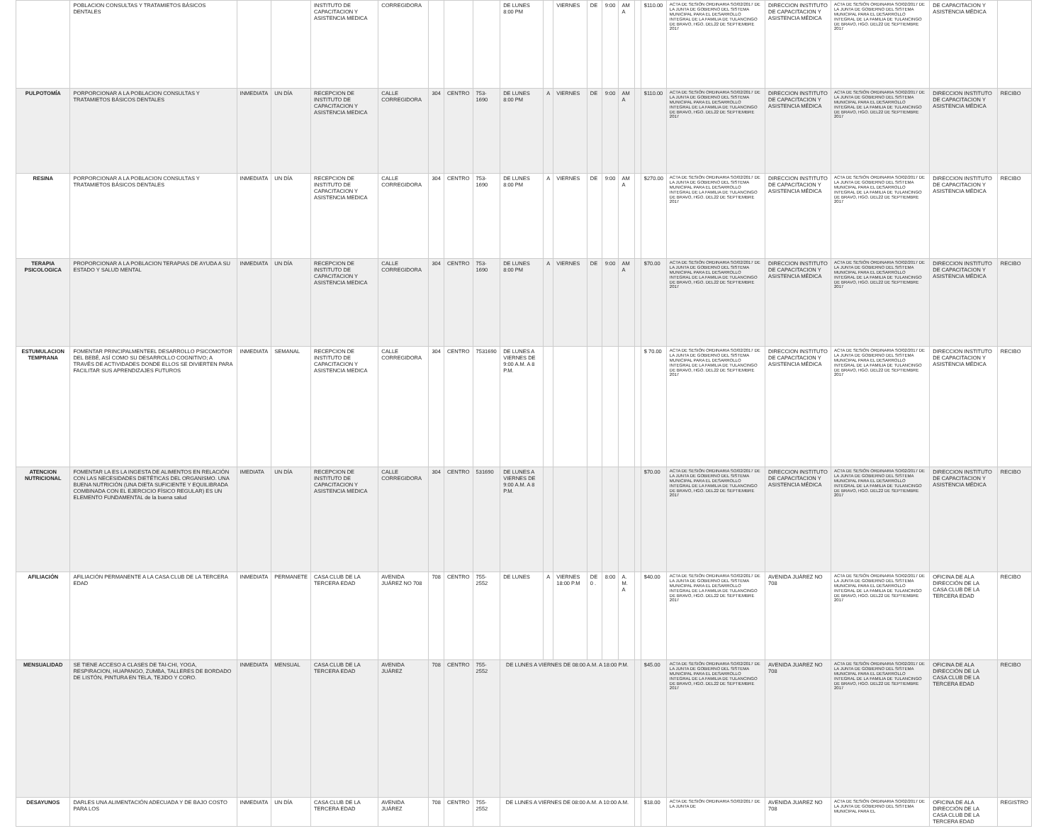| | POBLACION CONSULTAS Y TRATAMIETOS BÁSICOS DENTALES | | | INSTITUTO DE CAPACITACION Y ASISTENCIA MEDICA | CORREGIDORA | | | | DE LUNES 8:00 PM | | VIERNES | DE | 9:00 | AM A | | $110.00 | ACTA DE SESIÓN ORDINARIA SO/02/2017 DE LA JUNTA DE GOBIERNO DEL SISTEMA MUNICIPAL PARA EL DESARROLLO INTEGRAL DE LA FAMILIA DE TULANCINGO DE BRAVO, HGO. DEL22 DE SEPTIEMBRE 2017 | DIRECCION INSTITUTO DE CAPACITACION Y ASISTENCIA MÉDICA | ACTA DE SESIÓN ORDINARIA SO/02/2017 DE LA JUNTA DE GOBIERNO DEL SISTEMA MUNICIPAL PARA EL DESARROLLO INTEGRAL DE LA FAMILIA DE TULANCINGO DE BRAVO, HGO. DEL22 DE SEPTIEMBRE 2017 | DE CAPACITACION Y ASISTENCIA MÉDICA | |
| PULPOTOMÍA | PORPORCIONAR A LA POBLACION CONSULTAS Y TRATAMIETOS BÁSICOS DENTALES | INMEDIATA | UN DÍA | RECEPCION DE INSTITUTO DE CAPACITACION Y ASISTENCIA MEDICA | CALLE CORREGIDORA | 304 | CENTRO | 753-1690 | DE LUNES 8:00 PM | A | VIERNES | DE | 9:00 | AM A | | $110.00 | ACTA DE SESIÓN ORDINARIA SO/02/2017 DE LA JUNTA DE GOBIERNO DEL SISTEMA MUNICIPAL PARA EL DESARROLLO INTEGRAL DE LA FAMILIA DE TULANCINGO DE BRAVO, HGO. DEL22 DE SEPTIEMBRE 2017 | DIRECCION INSTITUTO DE CAPACITACION Y ASISTENCIA MÉDICA | ACTA DE SESIÓN ORDINARIA SO/02/2017 DE LA JUNTA DE GOBIERNO DEL SISTEMA MUNICIPAL PARA EL DESARROLLO INTEGRAL DE LA FAMILIA DE TULANCINGO DE BRAVO, HGO. DEL22 DE SEPTIEMBRE 2017 | DIRECCION INSTITUTO DE CAPACITACION Y ASISTENCIA MÉDICA | RECIBO |
| RESINA | PORPORCIONAR A LA POBLACION CONSULTAS Y TRATAMIETOS BÁSICOS DENTALES | INMEDIATA | UN DÍA | RECEPCION DE INSTITUTO DE CAPACITACION Y ASISTENCIA MEDICA | CALLE CORREGIDORA | 304 | CENTRO | 753-1690 | DE LUNES 8:00 PM | A | VIERNES | DE | 9:00 | AM A | | $270.00 | ACTA DE SESIÓN ORDINARIA SO/02/2017 DE LA JUNTA DE GOBIERNO DEL SISTEMA MUNICIPAL PARA EL DESARROLLO INTEGRAL DE LA FAMILIA DE TULANCINGO DE BRAVO, HGO. DEL22 DE SEPTIEMBRE 2017 | DIRECCION INSTITUTO DE CAPACITACION Y ASISTENCIA MÉDICA | ACTA DE SESIÓN ORDINARIA SO/02/2017 DE LA JUNTA DE GOBIERNO DEL SISTEMA MUNICIPAL PARA EL DESARROLLO INTEGRAL DE LA FAMILIA DE TULANCINGO DE BRAVO, HGO. DEL22 DE SEPTIEMBRE 2017 | DIRECCION INSTITUTO DE CAPACITACION Y ASISTENCIA MÉDICA | RECIBO |
| TERAPIA PSICOLOGICA | PROPORCIONAR A LA POBLACION TERAPIAS DE AYUDA A SU ESTADO Y SALUD MENTAL | INMEDIATA | UN DÍA | RECEPCION DE INSTITUTO DE CAPACITACION Y ASISTENCIA MEDICA | CALLE CORREGIDORA | 304 | CENTRO | 753-1690 | DE LUNES 8:00 PM | A | VIERNES | DE | 9:00 | AM A | | $70.00 | ACTA DE SESIÓN ORDINARIA SO/02/2017 DE LA JUNTA DE GOBIERNO DEL SISTEMA MUNICIPAL PARA EL DESARROLLO INTEGRAL DE LA FAMILIA DE TULANCINGO DE BRAVO, HGO. DEL22 DE SEPTIEMBRE 2017 | DIRECCION INSTITUTO DE CAPACITACION Y ASISTENCIA MÉDICA | ACTA DE SESIÓN ORDINARIA SO/02/2017 DE LA JUNTA DE GOBIERNO DEL SISTEMA MUNICIPAL PARA EL DESARROLLO INTEGRAL DE LA FAMILIA DE TULANCINGO DE BRAVO, HGO. DEL22 DE SEPTIEMBRE 2017 | DIRECCION INSTITUTO DE CAPACITACION Y ASISTENCIA MÉDICA | RECIBO |
| ESTUMULACION TEMPRANA | FOMENTAR PRINCIPALMENTEEL DESARROLLO PSICOMOTOR DEL BEBÉ, ASÍ COMO SU DESARROLLO COGNITIVO; A TRAVÉS DE ACTIVIDADES DONDE ELLOS SE DIVIERTEN PARA FACILITAR SUS APRENDIZAJES FUTUROS | INMEDIATA | SEMANAL | RECEPCION DE INSTITUTO DE CAPACITACION Y ASISTENCIA MEDICA | CALLE CORREGIDORA | 304 | CENTRO | 7531690 | DE LUNES A VIERNES DE 9:00 A.M. A 8 P.M. | | | | | | | $ 70.00 | ACTA DE SESIÓN ORDINARIA SO/02/2017 DE LA JUNTA DE GOBIERNO DEL SISTEMA MUNICIPAL PARA EL DESARROLLO INTEGRAL DE LA FAMILIA DE TULANCINGO DE BRAVO, HGO. DEL22 DE SEPTIEMBRE 2017 | DIRECCION INSTITUTO DE CAPACITACION Y ASISTENCIA MÉDICA | ACTA DE SESIÓN ORDINARIA SO/02/2017 DE LA JUNTA DE GOBIERNO DEL SISTEMA MUNICIPAL PARA EL DESARROLLO INTEGRAL DE LA FAMILIA DE TULANCINGO DE BRAVO, HGO. DEL22 DE SEPTIEMBRE 2017 | DIRECCION INSTITUTO DE CAPACITACION Y ASISTENCIA MÉDICA | RECIBO |
| ATENCION NUTRICIONAL | FOMENTAR LA ES LA INGESTA DE ALIMENTOS EN RELACIÓN CON LAS NECESIDADES DIETÉTICAS DEL ORGANISMO. UNA BUENA NUTRICIÓN (UNA DIETA SUFICIENTE Y EQUILIBRADA COMBINADA CON EL EJERCICIO FÍSICO REGULAR) ES UN ELEMENTO FUNDAMENTAL de la buena salud | IMEDIATA | UN DÍA | RECEPCION DE INSTITUTO DE CAPACITACION Y ASISTENCIA MEDICA | CALLE CORREGIDORA | 304 | CENTRO | 531690 | DE LUNES A VIERNES DE 9:00 A.M. A 8 P.M. | | | | | | | $70.00 | ACTA DE SESIÓN ORDINARIA SO/02/2017 DE LA JUNTA DE GOBIERNO DEL SISTEMA MUNICIPAL PARA EL DESARROLLO INTEGRAL DE LA FAMILIA DE TULANCINGO DE BRAVO, HGO. DEL22 DE SEPTIEMBRE 2017 | DIRECCION INSTITUTO DE CAPACITACION Y ASISTENCIA MÉDICA | ACTA DE SESIÓN ORDINARIA SO/02/2017 DE LA JUNTA DE GOBIERNO DEL SISTEMA MUNICIPAL PARA EL DESARROLLO INTEGRAL DE LA FAMILIA DE TULANCINGO DE BRAVO, HGO. DEL22 DE SEPTIEMBRE 2017 | DIRECCION INSTITUTO DE CAPACITACION Y ASISTENCIA MÉDICA | RECIBO |
| AFILIACIÓN | AFILIACIÓN PERMANENTE A LA CASA CLUB DE LA TERCERA EDAD | INMEDIATA | PERMANETE | CASA CLUB DE LA TERCERA EDAD | AVENIDA JUÁREZ NO 708 | 708 | CENTRO | 755-2552 | DE LUNES | A | VIERNES 18:00 P.M | DE 0 . | 8:00 | A. M. A | | $40.00 | ACTA DE SESIÓN ORDINARIA SO/02/2017 DE LA JUNTA DE GOBIERNO DEL SISTEMA MUNICIPAL PARA EL DESARROLLO INTEGRAL DE LA FAMILIA DE TULANCINGO DE BRAVO, HGO. DEL22 DE SEPTIEMBRE 2017 | AVENIDA JUÁREZ NO 708 | ACTA DE SESIÓN ORDINARIA SO/02/2017 DE LA JUNTA DE GOBIERNO DEL SISTEMA MUNICIPAL PARA EL DESARROLLO INTEGRAL DE LA FAMILIA DE TULANCINGO DE BRAVO, HGO. DEL22 DE SEPTIEMBRE 2017 | OFICINA DE ALA DIRECCIÓN DE LA CASA CLUB DE LA TERCERA EDAD | RECIBO |
| MENSUALIDAD | SE TIENE ACCESO A CLASES DE TAI-CHI, YOGA, RESPIRACION, HUAPANGO, ZUMBA, TALLERES DE BORDADO DE LISTÓN, PINTURA EN TELA, TEJIDO Y CORO. | INMEDIATA | MENSUAL | CASA CLUB DE LA TERCERA EDAD | AVENIDA JUÁREZ | 708 | CENTRO | 755-2552 | DE LUNES A VIERNES DE 08:00 A.M. A 18:00 P.M. | | | | | | | $45.00 | ACTA DE SESIÓN ORDINARIA SO/02/2017 DE LA JUNTA DE GOBIERNO DEL SISTEMA MUNICIPAL PARA EL DESARROLLO INTEGRAL DE LA FAMILIA DE TULANCINGO DE BRAVO, HGO. DEL22 DE SEPTIEMBRE 2017 | AVENIDA JUAREZ NO 708 | ACTA DE SESIÓN ORDINARIA SO/02/2017 DE LA JUNTA DE GOBIERNO DEL SISTEMA MUNICIPAL PARA EL DESARROLLO INTEGRAL DE LA FAMILIA DE TULANCINGO DE BRAVO, HGO. DEL22 DE SEPTIEMBRE 2017 | OFICINA DE ALA DIRECCIÓN DE LA CASA CLUB DE LA TERCERA EDAD | RECIBO |
| DESAYUNOS | DARLES UNA ALIMENTACIÓN ADECUADA Y DE BAJO COSTO PARA LOS | INMEDIATA | UN DÍA | CASA CLUB DE LA TERCERA EDAD | AVENIDA JUÁREZ | 708 | CENTRO | 755-2552 | DE LUNES A VIERNES DE 08:00 A.M. A 10:00 A.M. | | | | | | | $18.00 | ACTA DE SESIÓN ORDINARIA SO/02/2017 DE LA JUNTA DE | AVENIDA JUAREZ NO 708 | ACTA DE SESIÓN ORDINARIA SO/02/2017 DE LA JUNTA DE GOBIERNO DEL SISTEMA MUNICIPAL PARA EL | OFICINA DE ALA DIRECCIÓN DE LA CASA CLUB DE LA TERCERA EDAD | REGISTRO |